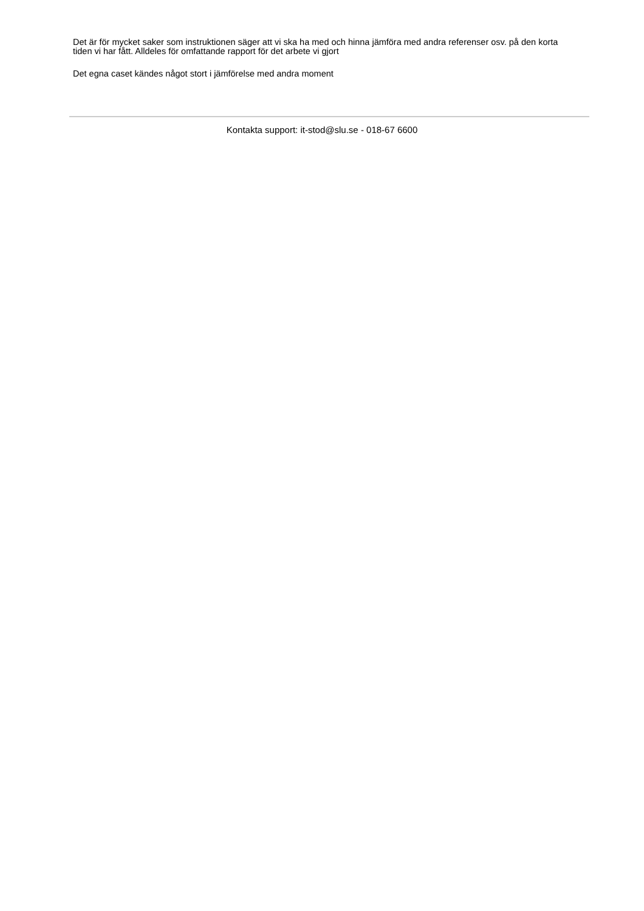Det är för mycket saker som instruktionen säger att vi ska ha med och hinna jämföra med andra referenser osv. på den korta tiden vi har fått. Alldeles för omfattande rapport för det arbete vi gjort
Det egna caset kändes något stort i jämförelse med andra moment
Kontakta support: it-stod@slu.se - 018-67 6600